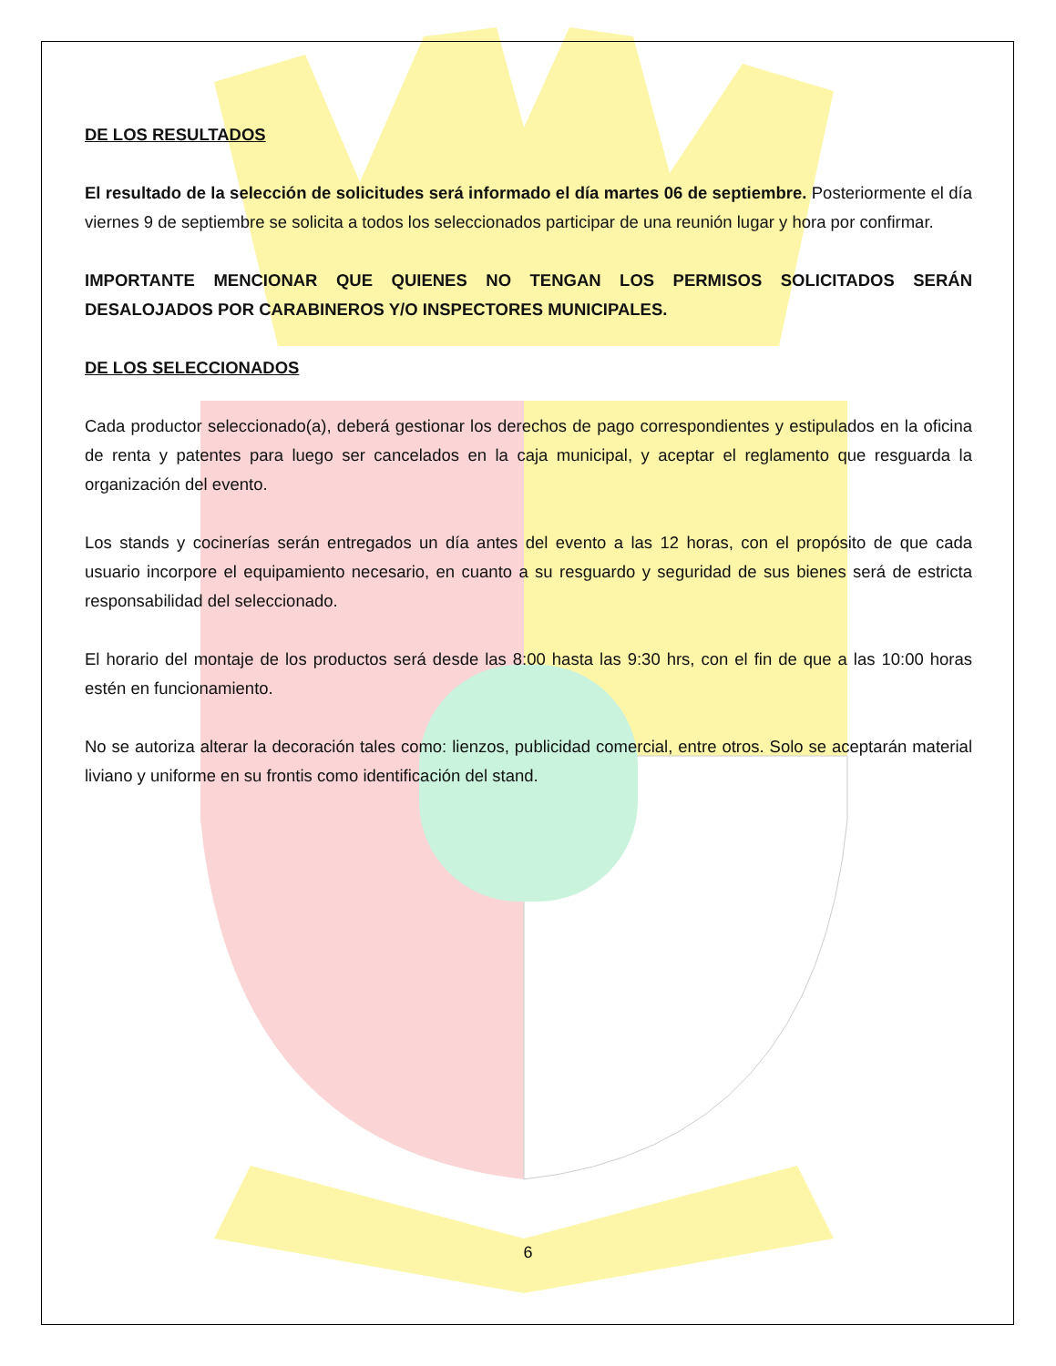DE LOS RESULTADOS
El resultado de la selección de solicitudes será informado el día martes 06 de septiembre. Posteriormente el día viernes 9 de septiembre se solicita a todos los seleccionados participar de una reunión lugar y hora por confirmar.
IMPORTANTE MENCIONAR QUE QUIENES NO TENGAN LOS PERMISOS SOLICITADOS SERÁN DESALOJADOS POR CARABINEROS Y/O INSPECTORES MUNICIPALES.
DE LOS SELECCIONADOS
Cada productor seleccionado(a), deberá gestionar los derechos de pago correspondientes y estipulados en la oficina de renta y patentes para luego ser cancelados en la caja municipal, y aceptar el reglamento que resguarda la organización del evento.
Los stands y cocinerías serán entregados un día antes del evento a las 12 horas, con el propósito de que cada usuario incorpore el equipamiento necesario, en cuanto a su resguardo y seguridad de sus bienes será de estricta responsabilidad del seleccionado.
El horario del montaje de los productos será desde las 8:00 hasta las 9:30 hrs, con el fin de que a las 10:00 horas estén en funcionamiento.
No se autoriza alterar la decoración tales como: lienzos, publicidad comercial, entre otros. Solo se aceptarán material liviano y uniforme en su frontis como identificación del stand.
6